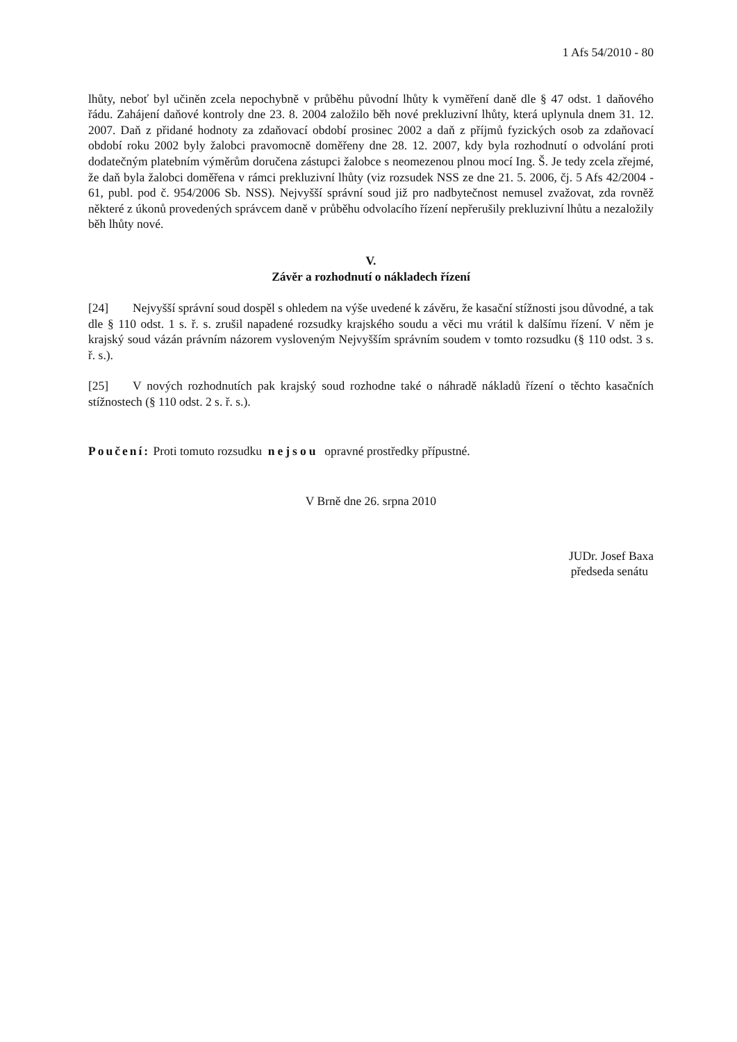1 Afs 54/2010 - 80
lhůty, neboť byl učiněn zcela nepochybně v průběhu původní lhůty k vyměření daně dle § 47 odst. 1 daňového řádu. Zahájení daňové kontroly dne 23. 8. 2004 založilo běh nové prekluzivní lhůty, která uplynula dnem 31. 12. 2007. Daň z přidané hodnoty za zdaňovací období prosinec 2002 a daň z příjmů fyzických osob za zdaňovací období roku 2002 byly žalobci pravomocně doměřeny dne 28. 12. 2007, kdy byla rozhodnutí o odvolání proti dodatečným platebním výměrům doručena zástupci žalobce s neomezenou plnou mocí Ing. Š. Je tedy zcela zřejmé, že daň byla žalobci doměřena v rámci prekluzivní lhůty (viz rozsudek NSS ze dne 21. 5. 2006, čj. 5 Afs 42/2004 - 61, publ. pod č. 954/2006 Sb. NSS). Nejvyšší správní soud již pro nadbytečnost nemusel zvažovat, zda rovněž některé z úkonů provedených správcem daně v průběhu odvolacího řízení nepřerušily prekluzivní lhůtu a nezaložily běh lhůty nové.
V.
Závěr a rozhodnutí o nákladech řízení
[24] Nejvyšší správní soud dospěl s ohledem na výše uvedené k závěru, že kasační stížnosti jsou důvodné, a tak dle § 110 odst. 1 s. ř. s. zrušil napadené rozsudky krajského soudu a věci mu vrátil k dalšímu řízení. V něm je krajský soud vázán právním názorem vysloveným Nejvyšším správním soudem v tomto rozsudku (§ 110 odst. 3 s. ř. s.).
[25] V nových rozhodnutích pak krajský soud rozhodne také o náhradě nákladů řízení o těchto kasačních stížnostech (§ 110 odst. 2 s. ř. s.).
Poučení: Proti tomuto rozsudku nejsou opravné prostředky přípustné.
V Brně dne 26. srpna 2010
JUDr. Josef Baxa
předseda senátu